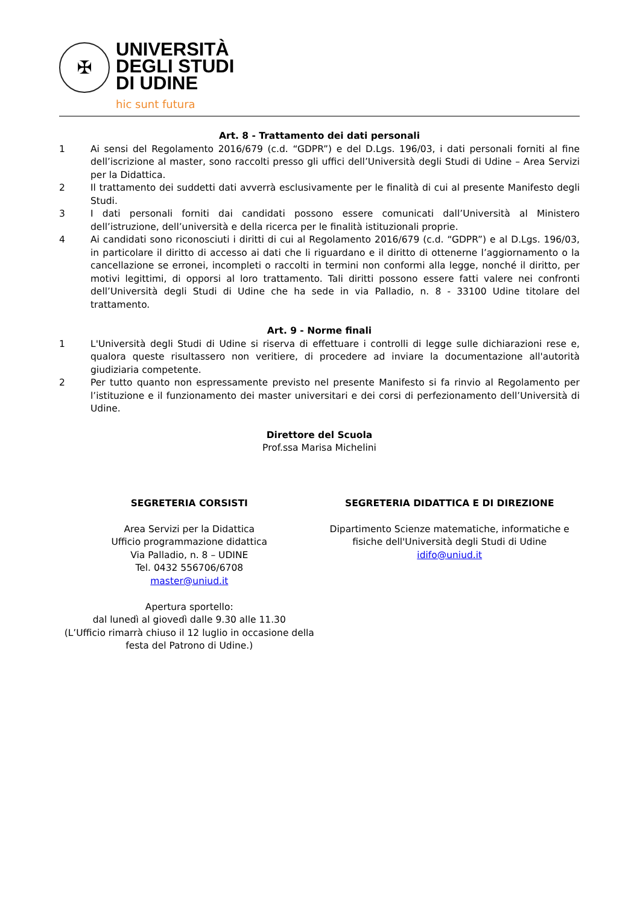✠
UNIVERSITÀ
DEGLI STUDI
DI UDINE
hic sunt futura
Art. 8 - Trattamento dei dati personali
1 Ai sensi del Regolamento 2016/679 (c.d. “GDPR”) e del D.Lgs. 196/03, i dati personali forniti al fine dell’iscrizione al master, sono raccolti presso gli uffici dell’Università degli Studi di Udine – Area Servizi per la Didattica.
2 Il trattamento dei suddetti dati avverrà esclusivamente per le finalità di cui al presente Manifesto degli Studi.
3 I dati personali forniti dai candidati possono essere comunicati dall’Università al Ministero dell’istruzione, dell’università e della ricerca per le finalità istituzionali proprie.
4 Ai candidati sono riconosciuti i diritti di cui al Regolamento 2016/679 (c.d. “GDPR”) e al D.Lgs. 196/03, in particolare il diritto di accesso ai dati che li riguardano e il diritto di ottenerne l’aggiornamento o la cancellazione se erronei, incompleti o raccolti in termini non conformi alla legge, nonché il diritto, per motivi legittimi, di opporsi al loro trattamento. Tali diritti possono essere fatti valere nei confronti dell’Università degli Studi di Udine che ha sede in via Palladio, n. 8 - 33100 Udine titolare del trattamento.
Art. 9 - Norme finali
1 L'Università degli Studi di Udine si riserva di effettuare i controlli di legge sulle dichiarazioni rese e, qualora queste risultassero non veritiere, di procedere ad inviare la documentazione all'autorità giudiziaria competente.
2 Per tutto quanto non espressamente previsto nel presente Manifesto si fa rinvio al Regolamento per l’istituzione e il funzionamento dei master universitari e dei corsi di perfezionamento dell’Università di Udine.
Direttore del Scuola
Prof.ssa Marisa Michelini
SEGRETERIA CORSISTI
Area Servizi per la Didattica
Ufficio programmazione didattica
Via Palladio, n. 8 – UDINE
Tel. 0432 556706/6708
master@uniud.it
Apertura sportello:
dal lunedì al giovedì dalle 9.30 alle 11.30
(L’Ufficio rimarrà chiuso il 12 luglio in occasione della festa del Patrono di Udine.)
SEGRETERIA DIDATTICA E DI DIREZIONE
Dipartimento Scienze matematiche, informatiche e fisiche dell'Università degli Studi di Udine
idifo@uniud.it